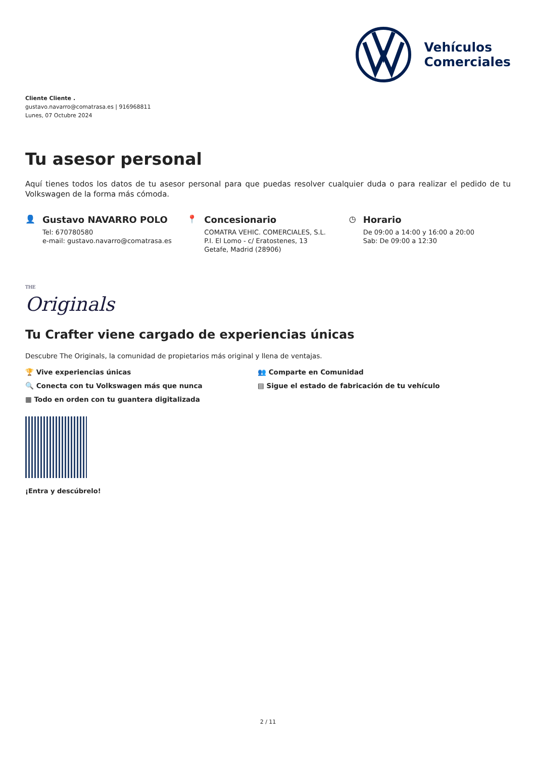Vehículos
Comerciales
Cliente Cliente .
gustavo.navarro@comatrasa.es | 916968811
Lunes, 07 Octubre 2024
Tu asesor personal
Aquí tienes todos los datos de tu asesor personal para que puedas resolver cualquier duda o para realizar el pedido de tu Volkswagen de la forma más cómoda.
👤 Gustavo NAVARRO POLO
Tel: 670780580
e-mail: gustavo.navarro@comatrasa.es
📍 Concesionario
COMATRA VEHIC. COMERCIALES, S.L.
P.I. El Lomo - c/ Eratostenes, 13
Getafe, Madrid (28906)
◷ Horario
De 09:00 a 14:00 y 16:00 a 20:00
Sab: De 09:00 a 12:30
THE
Originals
Tu Crafter viene cargado de experiencias únicas
Descubre The Originals, la comunidad de propietarios más original y llena de ventajas.
🏆 Vive experiencias únicas
👥 Comparte en Comunidad
🔍 Conecta con tu Volkswagen más que nunca
▤ Sigue el estado de fabricación de tu vehículo
▦ Todo en orden con tu guantera digitalizada
¡Entra y descúbrelo!
2 / 11